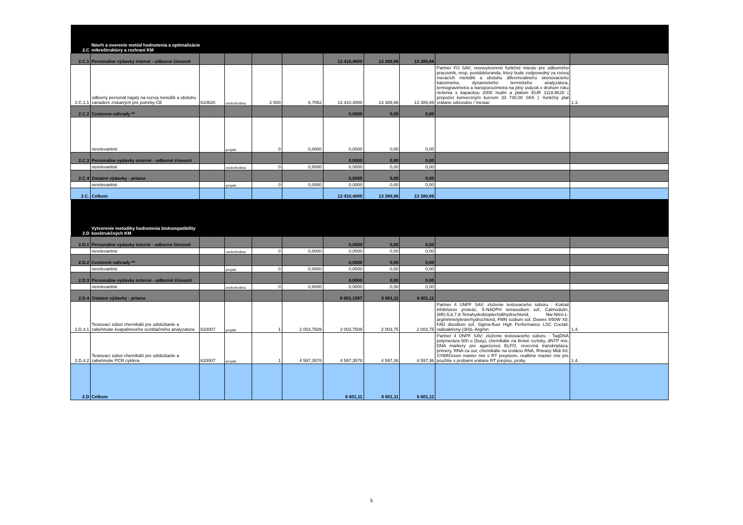| 2.C | Návrh a overenie metód hodnotenia a optimalizácie mikroštruktúry a rozhraní KM | | | | | | | | | |
| 2.C.1 | Personálne výdavky interné - odborné činnosti | | | | | 13 410,4000 | 13 389,86 | 13 389,86 | | |
| 2.C.1.1 | odborný personál najatý na rozvoj metodík a obsluhu zariadení získaných pre potreby CE | 610620 | osobohodina | 2 000 | 6,7052 | 13 410,4000 | 13 389,86 | 13 389,86 | Partner FÚ SAV; novovytvorené funkčné miesto pre odborného pracovník, resp. postdoktoranda, ktorý bude zodpovedný za rozvoj meracích metódík a obsluhu diferenciálneho skenovacieho kalorimetra, dynamického termického analyzátora, termogravimetra a nanoporozimetra na plný úväzok v druhom roku riešenia s kapacitou 2000 hodín a platom EUR 1119,9628 ( prepočet konverzným kurzom 33 740,00 SKK ) -funkčný plat vrátane odovodov / mesiac | 1.3. |
| 2.C.2 | Cestovné náhrady ** | | | | | 0,0000 | 0,00 | 0,00 | | |
| | nerelevantné | | projekt | 0 | 0,0000 | 0,0000 | 0,00 | 0,00 | | |
| 2.C.3 | Personálne výdavky externé - odborné činnosti | | | | | 0,0000 | 0,00 | 0,00 | | |
| | nerelevantné | | osobohodina | 0 | 0,0000 | 0,0000 | 0,00 | 0,00 | | |
| 2.C.4 | Ostatné výdavky - priame | | | | | 0,0000 | 0,00 | 0,00 | | |
| | nerelevantné | | projekt | 0 | 0,0000 | 0,0000 | 0,00 | 0,00 | | |
| 2.C. | Celkom | | | | | 13 410,4000 | 13 389,86 | 13 389,86 | | |
| 2.D | Vytvorenie metodiky hodnotenia biokompatibility konštrukčných KM | | | | | | | | | |
| 2.D.1 | Personálne výdavky interné - odborné činnosti | | | | | 0,0000 | 0,00 | 0,00 | | |
| | nerelevantné | | osobohodina | 0 | 0,0000 | 0,0000 | 0,00 | 0,00 | | |
| 2.D.2 | Cestovné náhrady ** | | | | | 0,0000 | 0,00 | 0,00 | | |
| | nerelevantné | | projekt | 0 | 0,0000 | 0,0000 | 0,00 | 0,00 | | |
| 2.D.3 | Personálne výdavky externé - odborné činnosti | | | | | 0,0000 | 0,00 | 0,00 | | |
| | nerelevantné | | osobohodina | 0 | 0,0000 | 0,0000 | 0,00 | 0,00 | | |
| 2.D.4 | Ostatné výdavky - priame | | | | | 6 601,1087 | 6 601,11 | 6 601,11 | | |
| 2.D.4.1 | Testovací súbor chemikálií pre odskúšanie a zabehnutie kvapalinového scintilačného analyzátora | 633007 | projekt | 1 | 2 003,7509 | 2 003,7509 | 2 003,75 | 2 003,75 | Partner 4 ÚNPF SAV; zloženie testovacieho súboru : Koktail inhibítorov proteáz, ß-NADPH tetrasodium soľ, Calmodulín, (6R)-5,6,7,8-Tetrahydrobiopteríndihydrochlorid, Nw-Nitro-L-argininmetylesterhydrochlorid, FMN sodium soľ, Dowex ®50W X8, FAD disodium soľ, Sigma-fluor High Performance LSC Coctail, radioaktívny-(3H)L-Arginin | 1.4. |
| 2.D.4.2 | Testovací súbor chemikálií pre odskúšanie a zabehnutie PCR cykléra | 633007 | projekt | 1 | 4 597,3578 | 4 597,3578 | 4 597,36 | 4 597,36 | Partner 4 ÚNPF SAV; zloženie testovacieho súboru : TaqDNA polymeráza 500 u (5u/µ), chemikálie na tlmivé roztoky, dNTP mix, DNA markery pre agarózovú ELFO, reverzná transkriptáza, primery, RNA-za out, chemikálie na izoláciu RNA, Rneasy Midi Kit, SYBRGreen master mix s RT prepisom, realtime master mix pre použitie s probami vrátane RT prepisu, proby | 1.4. |
| 2.D | Celkom | | | | | 6 601,11 | 6 601,11 | 6 601,11 | | |
5